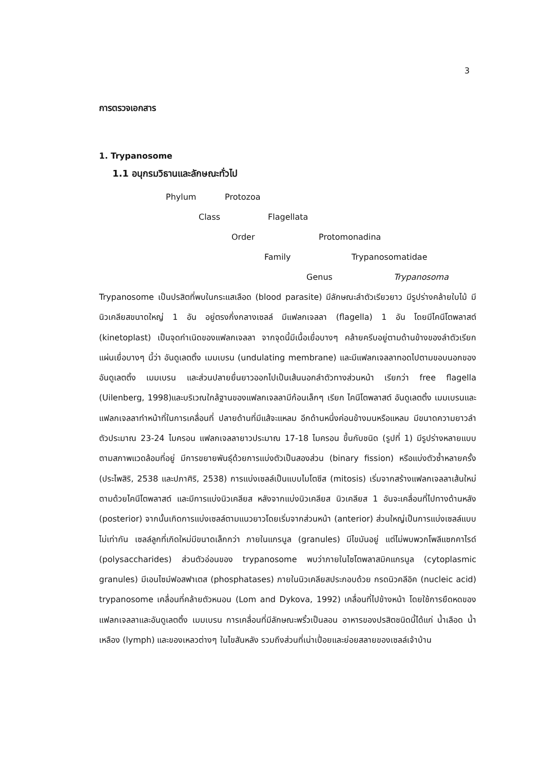3
การตรวจเอกสาร
1. Trypanosome
1.1 อนุกรมวิธานและลักษณะทั่วไป
Phylum Protozoa
Class Flagellata
Order Protomonadina
Family Trypanosomatidae
Genus Trypanosoma
Trypanosome เป็นปรสิตที่พบในกระแสเลือด (blood parasite) มีลักษณะลำตัวเรียวยาว มีรูปร่างคล้ายใบไม้ มีนิวเคลียสขนาดใหญ่ 1 อัน อยู่ตรงกึ่งกลางเซลล์ มีแฟลกเจลลา (flagella) 1 อัน โดยมีไคนีโตพลาสต์ (kinetoplast) เป็นจุดกำเนิดของแฟลกเจลลา จากจุดนี้มีเนื้อเยื่อบางๆ คล้ายครีบอยู่ตามด้านข้างของลำตัวเรียกแผ่นเยื่อบางๆ นี้ว่า อันดูเลตติ้ง เมมเบรน (undulating membrane) และมีแฟลกเจลลาทอดไปตามขอบนอกของอันดูเลตติ้ง เมมเบรน และส่วนปลายยื่นยาวออกไปเป็นเส้นนอกลำตัวทางส่วนหน้า เรียกว่า free flagella (Uilenberg, 1998)และบริเวณใกล้ฐานของแฟลกเจลลามีก้อนเล็กๆ เรียก ไคนีโตพลาสต์ อันดูเลตติ้ง เมมเบรนและแฟลกเจลลาทำหน้าที่ในการเคลื่อนที่ ปลายด้านที่มีแส้จะแหลม อีกด้านหนึ่งค่อนข้างมนหรือแหลม มีขนาดความยาวลำตัวประมาณ 23-24 ไมครอน แฟลกเจลลายาวประมาณ 17-18 ไมครอน ขึ้นกับชนิด (รูปที่ 1) มีรูปร่างหลายแบบตามสภาพแวดล้อมที่อยู่ มีการขยายพันธุ์ด้วยการแบ่งตัวเป็นสองส่วน (binary fission) หรือแบ่งตัวซ้ำหลายครั้ง (ประไพสิริ, 2538 และปภาศิริ, 2538) การแบ่งเซลล์เป็นแบบไมโตซีส (mitosis) เริ่มจากสร้างแฟลกเจลลาเส้นใหม่ตามด้วยไคนีโตพลาสต์ และมีการแบ่งนิวเคลียส หลังจากแบ่งนิวเคลียส นิวเคลียส 1 อันจะเคลื่อนที่ไปทางด้านหลัง (posterior) จากนั้นเกิดการแบ่งเซลล์ตามแนวยาวโดยเริ่มจากส่วนหน้า (anterior) ส่วนใหญ่เป็นการแบ่งเซลล์แบบไม่เท่ากัน เซลล์ลูกที่เกิดใหม่มีขนาดเล็กกว่า ภายในแกรนูล (granules) มีไขมันอยู่ แต่ไม่พบพวกโพลีแซกคาไรด์ (polysaccharides) ส่วนตัวอ่อนของ trypanosome พบว่าภายในไซโตพลาสมิคแกรนูล (cytoplasmic granules) มีเอนไซม์ฟอสฟาเตส (phosphatases) ภายในนิวเคลียสประกอบด้วย กรดนิวคลีอิค (nucleic acid) trypanosome เคลื่อนที่คล้ายตัวหนอน (Lom and Dykova, 1992) เคลื่อนที่ไปข้างหน้า โดยใช้การยืดหดของแฟลกเจลลาและอันดูเลตติ้ง เมมเบรน การเคลื่อนที่มีลักษณะพริ้วเป็นลอน อาหารของปรสิตชนิดนี้ได้แก่ น้ำเลือด น้ำเหลือง (lymph) และของเหลวต่างๆ ในไขสันหลัง รวมถึงส่วนที่เน่าเปื่อยและย่อยสลายของเซลล์เจ้าบ้าน